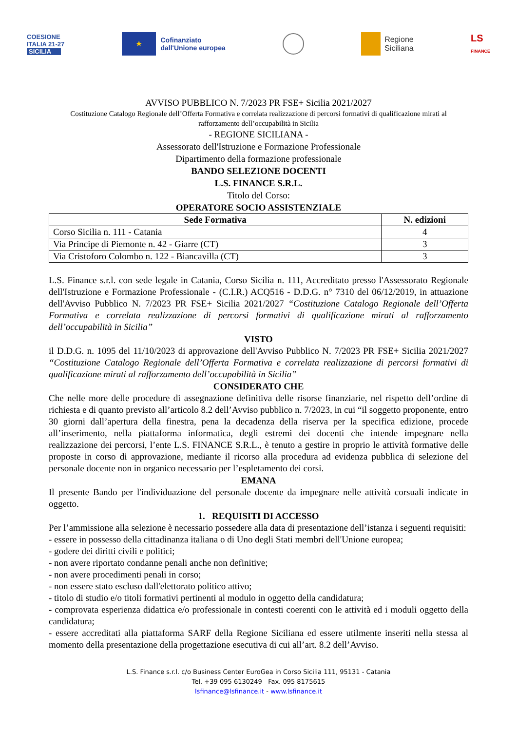COESIONE
ITALIA 21-27
SICILIA
★
Cofinanziato
dall'Unione europea
Regione
Siciliana
LS
FINANCE
AVVISO PUBBLICO N. 7/2023 PR FSE+ Sicilia 2021/2027
Costituzione Catalogo Regionale dell’Offerta Formativa e correlata realizzazione di percorsi formativi di qualificazione mirati al rafforzamento dell’occupabilità in Sicilia
- REGIONE SICILIANA -
Assessorato dell'Istruzione e Formazione Professionale
Dipartimento della formazione professionale
BANDO SELEZIONE DOCENTI
L.S. FINANCE S.R.L.
Titolo del Corso:
OPERATORE SOCIO ASSISTENZIALE
| Sede Formativa | N. edizioni |
| --- | --- |
| Corso Sicilia n. 111 - Catania | 4 |
| Via Principe di Piemonte n. 42 - Giarre (CT) | 3 |
| Via Cristoforo Colombo n. 122 - Biancavilla (CT) | 3 |
L.S. Finance s.r.l. con sede legale in Catania, Corso Sicilia n. 111, Accreditato presso l'Assessorato Regionale dell'Istruzione e Formazione Professionale - (C.I.R.) ACQ516 - D.D.G. n° 7310 del 06/12/2019, in attuazione dell'Avviso Pubblico N. 7/2023 PR FSE+ Sicilia 2021/2027 “Costituzione Catalogo Regionale dell’Offerta Formativa e correlata realizzazione di percorsi formativi di qualificazione mirati al rafforzamento dell’occupabilità in Sicilia”
VISTO
il D.D.G. n. 1095 del 11/10/2023 di approvazione dell'Avviso Pubblico N. 7/2023 PR FSE+ Sicilia 2021/2027 “Costituzione Catalogo Regionale dell’Offerta Formativa e correlata realizzazione di percorsi formativi di qualificazione mirati al rafforzamento dell’occupabilità in Sicilia”
CONSIDERATO CHE
Che nelle more delle procedure di assegnazione definitiva delle risorse finanziarie, nel rispetto dell’ordine di richiesta e di quanto previsto all’articolo 8.2 dell’Avviso pubblico n. 7/2023, in cui “il soggetto proponente, entro 30 giorni dall’apertura della finestra, pena la decadenza della riserva per la specifica edizione, procede all’inserimento, nella piattaforma informatica, degli estremi dei docenti che intende impegnare nella realizzazione dei percorsi, l’ente L.S. FINANCE S.R.L., è tenuto a gestire in proprio le attività formative delle proposte in corso di approvazione, mediante il ricorso alla procedura ad evidenza pubblica di selezione del personale docente non in organico necessario per l’espletamento dei corsi.
EMANA
Il presente Bando per l'individuazione del personale docente da impegnare nelle attività corsuali indicate in oggetto.
1. REQUISITI DI ACCESSO
Per l’ammissione alla selezione è necessario possedere alla data di presentazione dell’istanza i seguenti requisiti:
- essere in possesso della cittadinanza italiana o di Uno degli Stati membri dell'Unione europea;
- godere dei diritti civili e politici;
- non avere riportato condanne penali anche non definitive;
- non avere procedimenti penali in corso;
- non essere stato escluso dall'elettorato politico attivo;
- titolo di studio e/o titoli formativi pertinenti al modulo in oggetto della candidatura;
- comprovata esperienza didattica e/o professionale in contesti coerenti con le attività ed i moduli oggetto della candidatura;
- essere accreditati alla piattaforma SARF della Regione Siciliana ed essere utilmente inseriti nella stessa al momento della presentazione della progettazione esecutiva di cui all’art. 8.2 dell’Avviso.
L.S. Finance s.r.l. c/o Business Center EuroGea in Corso Sicilia 111, 95131 - Catania
Tel. +39 095 6130249 Fax. 095 8175615
lsfinance@lsfinance.it - www.lsfinance.it